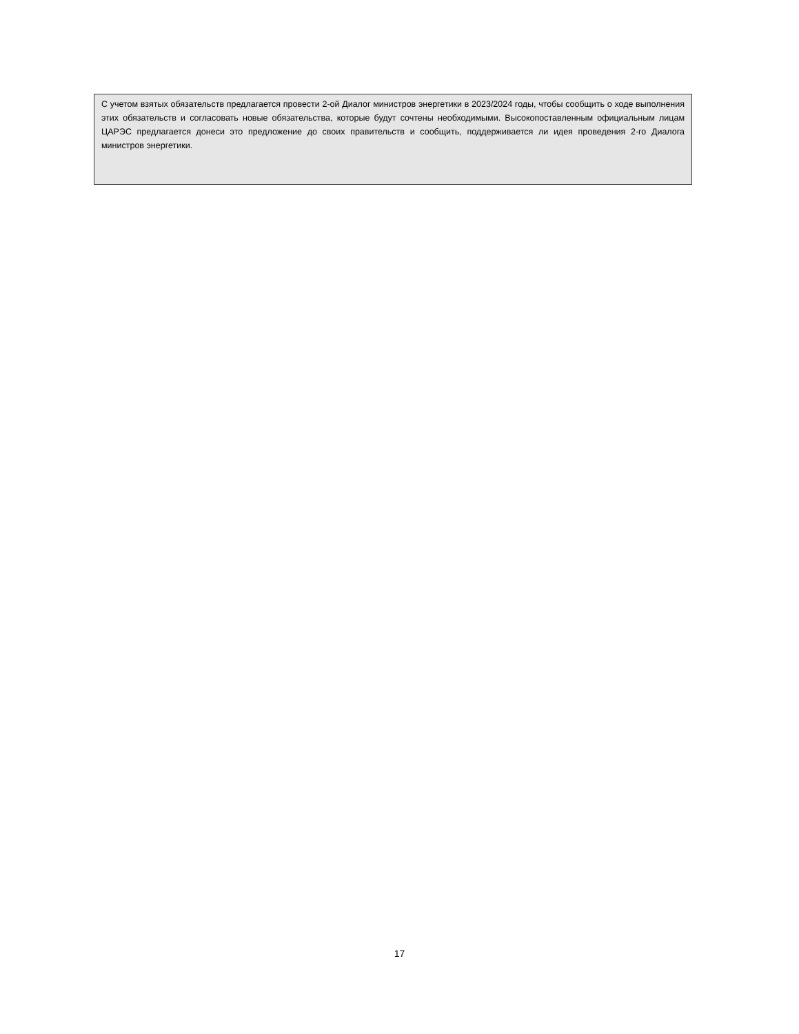С учетом взятых обязательств предлагается провести 2-ой Диалог министров энергетики в 2023/2024 годы, чтобы сообщить о ходе выполнения этих обязательств и согласовать новые обязательства, которые будут сочтены необходимыми. Высокопоставленным официальным лицам ЦАРЭС предлагается донеси это предложение до своих правительств и сообщить, поддерживается ли идея проведения 2-го Диалога министров энергетики.
17